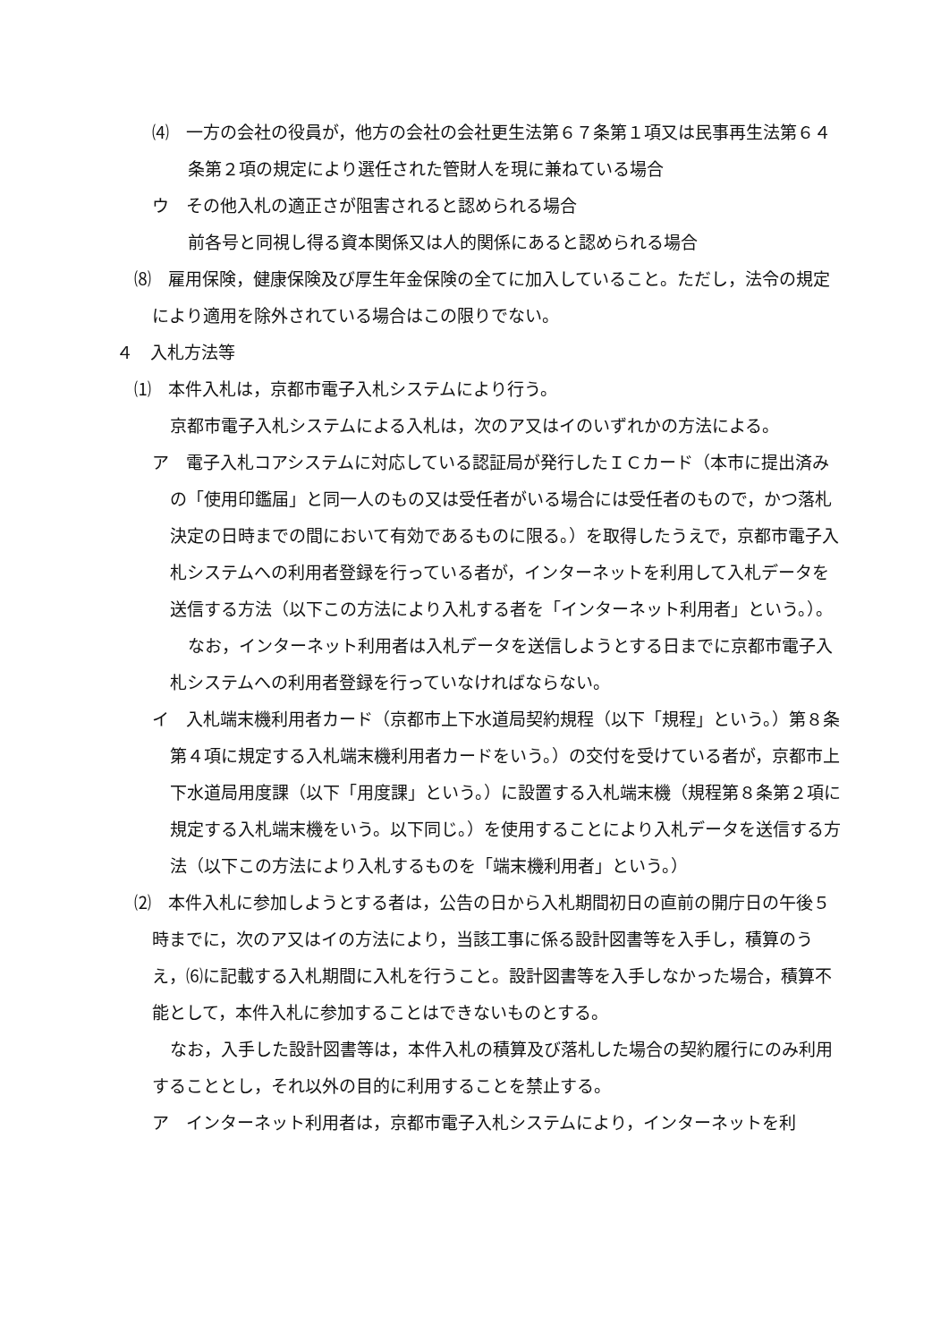⑷　一方の会社の役員が，他方の会社の会社更生法第６７条第１項又は民事再生法第６４条第２項の規定により選任された管財人を現に兼ねている場合
ウ　その他入札の適正さが阻害されると認められる場合
前各号と同視し得る資本関係又は人的関係にあると認められる場合
⑻　雇用保険，健康保険及び厚生年金保険の全てに加入していること。ただし，法令の規定により適用を除外されている場合はこの限りでない。
４　入札方法等
⑴　本件入札は，京都市電子入札システムにより行う。
京都市電子入札システムによる入札は，次のア又はイのいずれかの方法による。
ア　電子入札コアシステムに対応している認証局が発行したＩＣカード（本市に提出済みの「使用印鑑届」と同一人のもの又は受任者がいる場合には受任者のもので，かつ落札決定の日時までの間において有効であるものに限る。）を取得したうえで，京都市電子入札システムへの利用者登録を行っている者が，インターネットを利用して入札データを送信する方法（以下この方法により入札する者を「インターネット利用者」という。）。
なお，インターネット利用者は入札データを送信しようとする日までに京都市電子入札システムへの利用者登録を行っていなければならない。
イ　入札端末機利用者カード（京都市上下水道局契約規程（以下「規程」という。）第８条第４項に規定する入札端末機利用者カードをいう。）の交付を受けている者が，京都市上下水道局用度課（以下「用度課」という。）に設置する入札端末機（規程第８条第２項に規定する入札端末機をいう。以下同じ。）を使用することにより入札データを送信する方法（以下この方法により入札するものを「端末機利用者」という。）
⑵　本件入札に参加しようとする者は，公告の日から入札期間初日の直前の開庁日の午後５時までに，次のア又はイの方法により，当該工事に係る設計図書等を入手し，積算のうえ，⑹に記載する入札期間に入札を行うこと。設計図書等を入手しなかった場合，積算不能として，本件入札に参加することはできないものとする。
なお，入手した設計図書等は，本件入札の積算及び落札した場合の契約履行にのみ利用することとし，それ以外の目的に利用することを禁止する。
ア　インターネット利用者は，京都市電子入札システムにより，インターネットを利